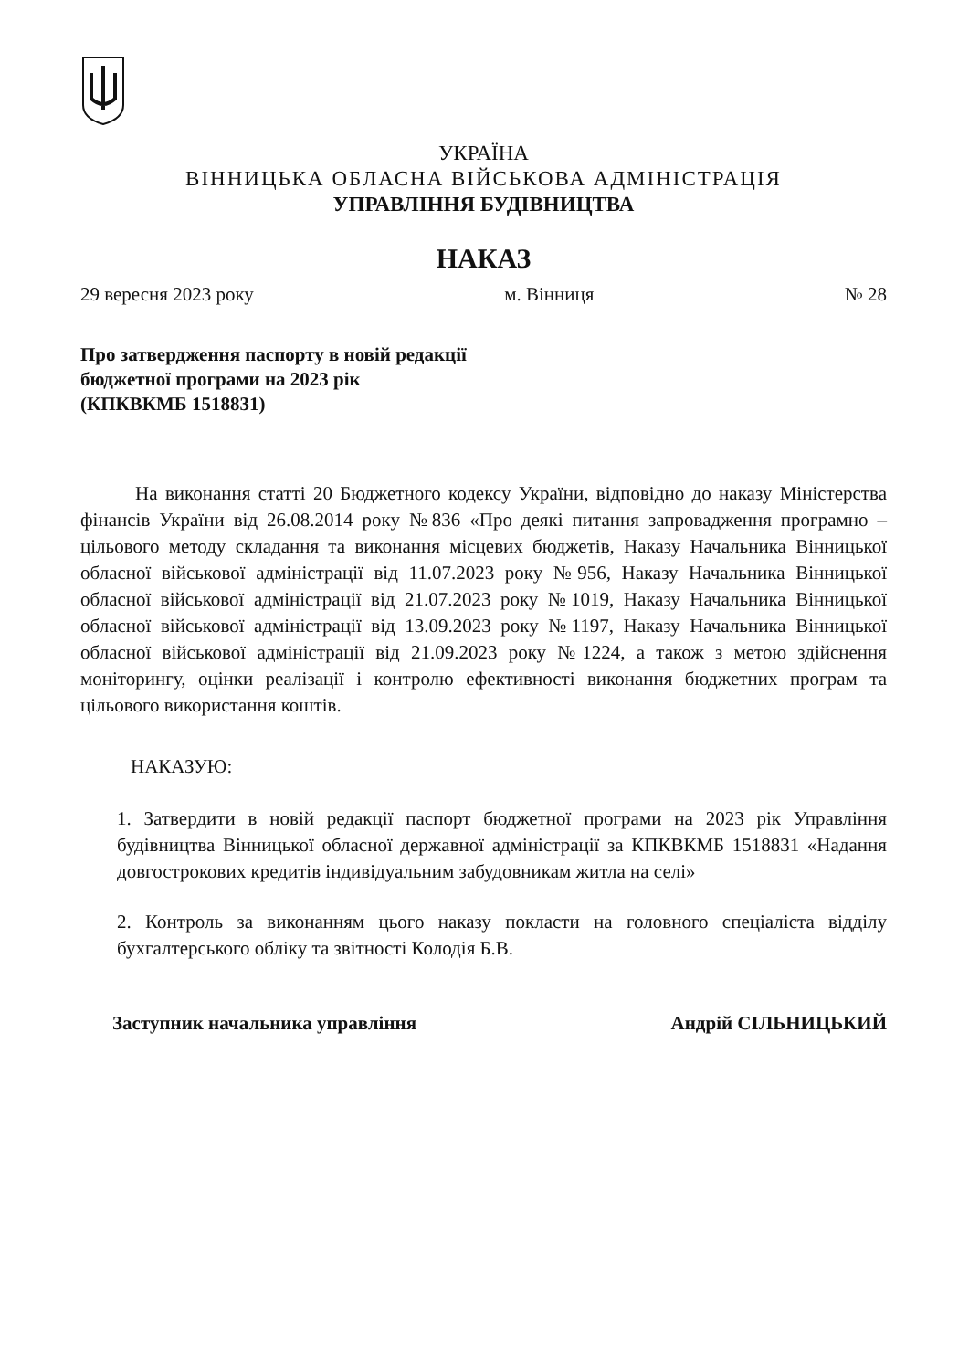УКРАЇНА
ВІННИЦЬКА ОБЛАСНА ВІЙСЬКОВА АДМІНІСТРАЦІЯ
УПРАВЛІННЯ БУДІВНИЦТВА
НАКАЗ
29 вересня 2023 року м. Вінниця № 28
Про затвердження паспорту в новій редакції
бюджетної програми на 2023 рік
(КПКВКМБ 1518831)
На виконання статті 20 Бюджетного кодексу України, відповідно до наказу Міністерства фінансів України від 26.08.2014 року №836 «Про деякі питання запровадження програмно – цільового методу складання та виконання місцевих бюджетів, Наказу Начальника Вінницької обласної військової адміністрації від 11.07.2023 року №956, Наказу Начальника Вінницької обласної військової адміністрації від 21.07.2023 року №1019, Наказу Начальника Вінницької обласної військової адміністрації від 13.09.2023 року №1197, Наказу Начальника Вінницької обласної військової адміністрації від 21.09.2023 року №1224, а також з метою здійснення моніторингу, оцінки реалізації і контролю ефективності виконання бюджетних програм та цільового використання коштів.
НАКАЗУЮ:
1. Затвердити в новій редакції паспорт бюджетної програми на 2023 рік Управління будівництва Вінницької обласної державної адміністрації за КПКВКМБ 1518831 «Надання довгострокових кредитів індивідуальним забудовникам житла на селі»
2. Контроль за виконанням цього наказу покласти на головного спеціаліста відділу бухгалтерського обліку та звітності Колодія Б.В.
Заступник начальника управління Андрій СІЛЬНИЦЬКИЙ